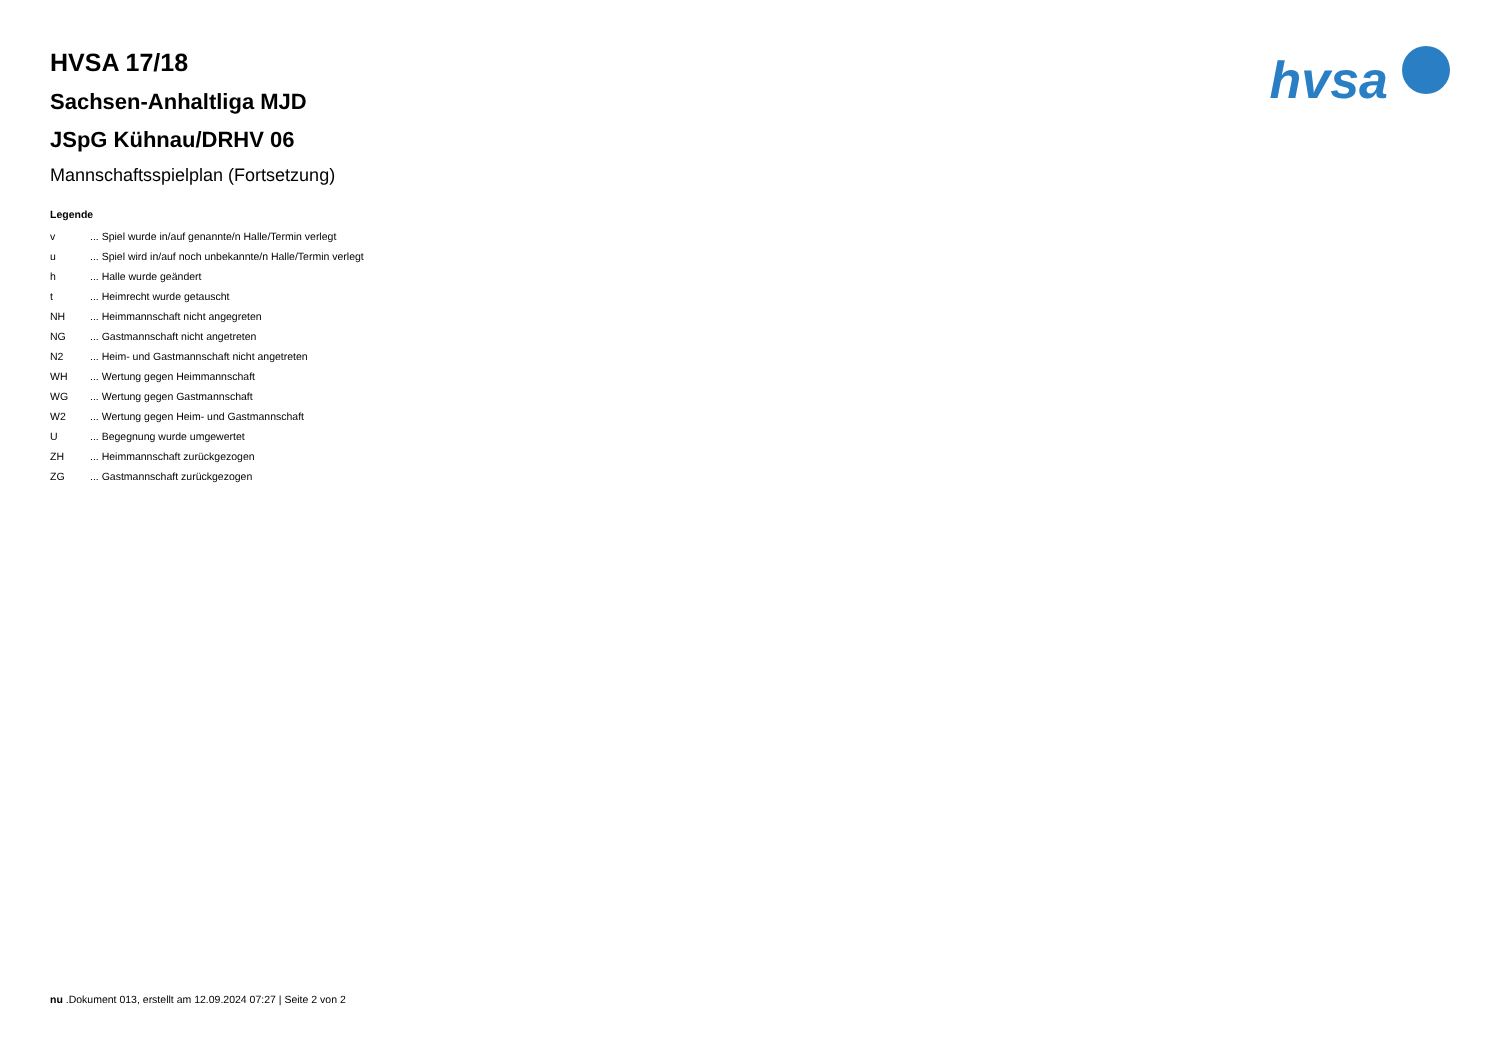hvsa
HVSA 17/18
Sachsen-Anhaltliga MJD
JSpG Kühnau/DRHV 06
Mannschaftsspielplan (Fortsetzung)
Legende
| v | ... Spiel wurde in/auf genannte/n Halle/Termin verlegt |
| u | ... Spiel wird in/auf noch unbekannte/n Halle/Termin verlegt |
| h | ... Halle wurde geändert |
| t | ... Heimrecht wurde getauscht |
| NH | ... Heimmannschaft nicht angegreten |
| NG | ... Gastmannschaft nicht angetreten |
| N2 | ... Heim- und Gastmannschaft nicht angetreten |
| WH | ... Wertung gegen Heimmannschaft |
| WG | ... Wertung gegen Gastmannschaft |
| W2 | ... Wertung gegen Heim- und Gastmannschaft |
| U | ... Begegnung wurde umgewertet |
| ZH | ... Heimmannschaft zurückgezogen |
| ZG | ... Gastmannschaft zurückgezogen |
nu .Dokument 013, erstellt am 12.09.2024 07:27 | Seite 2 von 2